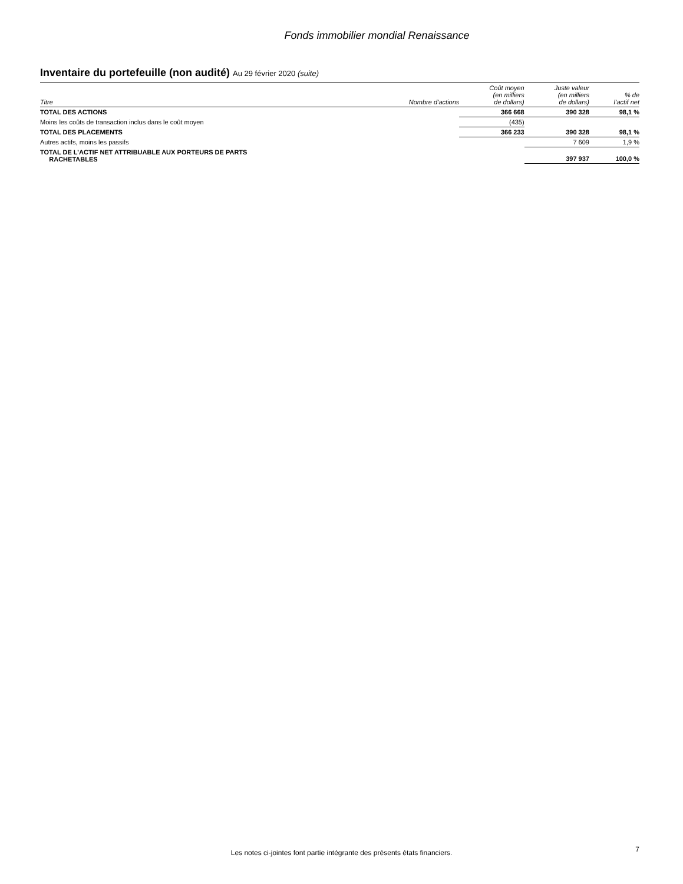Fonds immobilier mondial Renaissance
Inventaire du portefeuille (non audité) Au 29 février 2020 (suite)
| Titre | Nombre d’actions | Coût moyen (en milliers de dollars) | Juste valeur (en milliers de dollars) | % de l’actif net |
| --- | --- | --- | --- | --- |
| TOTAL DES ACTIONS | | 366 668 | 390 328 | 98,1 % |
| Moins les coûts de transaction inclus dans le coût moyen | | (435) | | |
| TOTAL DES PLACEMENTS | | 366 233 | 390 328 | 98,1 % |
| Autres actifs, moins les passifs | | | 7 609 | 1,9 % |
| TOTAL DE L’ACTIF NET ATTRIBUABLE AUX PORTEURS DE PARTS RACHETABLES | | | 397 937 | 100,0 % |
Les notes ci-jointes font partie intégrante des présents états financiers.
7